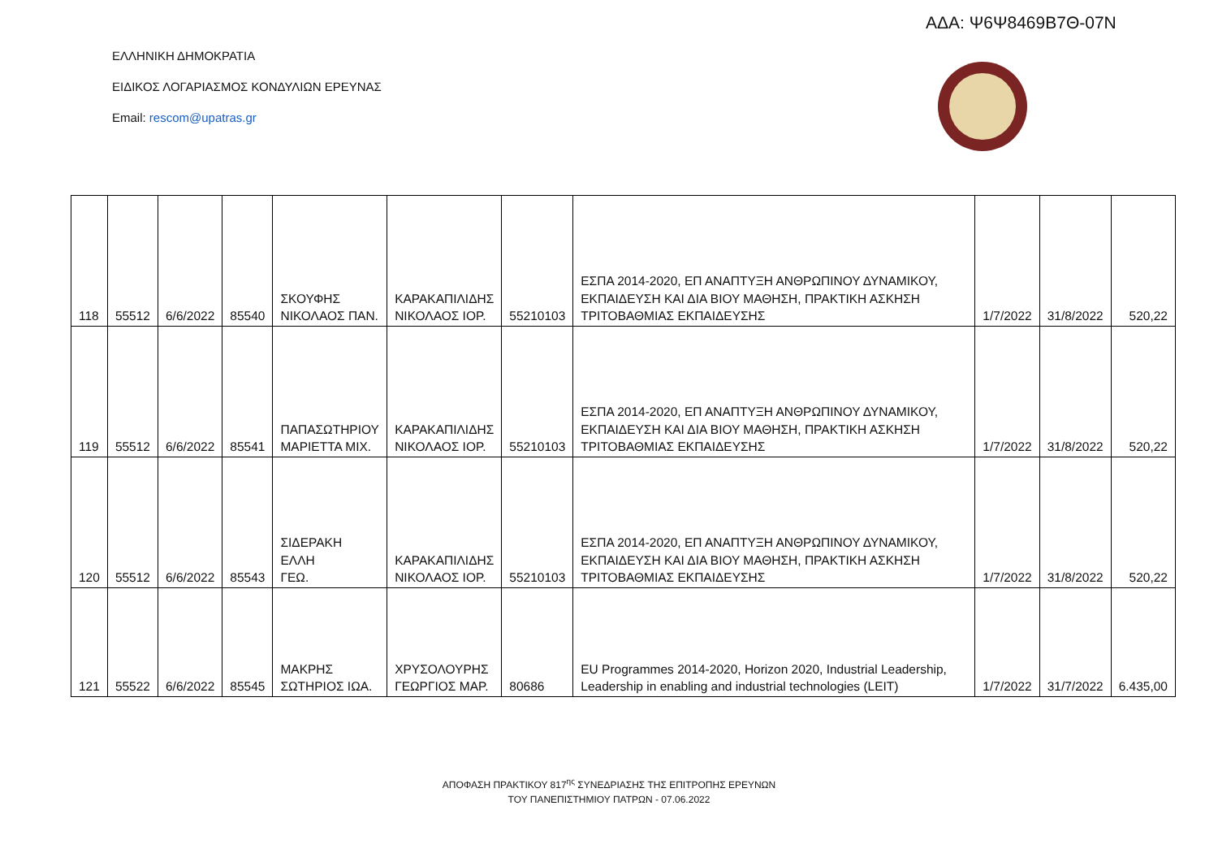ΑΔΑ: Ψ6Ψ8469Β7Θ-07Ν
ΕΛΛΗΝΙΚΗ ΔΗΜΟΚΡΑΤΙΑ
ΕΙΔΙΚΟΣ ΛΟΓΑΡΙΑΣΜΟΣ ΚΟΝΔΥΛΙΩΝ ΕΡΕΥΝΑΣ
Email: rescom@upatras.gr
| 118 | 55512 | 6/6/2022 | 85540 | ΣΚΟΥΦΗΣ ΝΙΚΟΛΑΟΣ ΠΑΝ. | ΚΑΡΑΚΑΠΙΛΙΔΗΣ ΝΙΚΟΛΑΟΣ ΙΟΡ. | 55210103 | ΕΣΠΑ 2014-2020, ΕΠ ΑΝΑΠΤΥΞΗ ΑΝΘΡΩΠΙΝΟΥ ΔΥΝΑΜΙΚΟΥ, ΕΚΠΑΙΔΕΥΣΗ ΚΑΙ ΔΙΑ ΒΙΟΥ ΜΑΘΗΣΗ, ΠΡΑΚΤΙΚΗ ΑΣΚΗΣΗ ΤΡΙΤΟΒΑΘΜΙΑΣ ΕΚΠΑΙΔΕΥΣΗΣ | 1/7/2022 | 31/8/2022 | 520,22 |
| 119 | 55512 | 6/6/2022 | 85541 | ΠΑΠΑΣΩΤΗΡΙΟΥ ΜΑΡΙΕΤΤΑ ΜΙΧ. | ΚΑΡΑΚΑΠΙΛΙΔΗΣ ΝΙΚΟΛΑΟΣ ΙΟΡ. | 55210103 | ΕΣΠΑ 2014-2020, ΕΠ ΑΝΑΠΤΥΞΗ ΑΝΘΡΩΠΙΝΟΥ ΔΥΝΑΜΙΚΟΥ, ΕΚΠΑΙΔΕΥΣΗ ΚΑΙ ΔΙΑ ΒΙΟΥ ΜΑΘΗΣΗ, ΠΡΑΚΤΙΚΗ ΑΣΚΗΣΗ ΤΡΙΤΟΒΑΘΜΙΑΣ ΕΚΠΑΙΔΕΥΣΗΣ | 1/7/2022 | 31/8/2022 | 520,22 |
| 120 | 55512 | 6/6/2022 | 85543 | ΣΙΔΕΡΑΚΗ ΕΛΛΗ ΓΕΩ. | ΚΑΡΑΚΑΠΙΛΙΔΗΣ ΝΙΚΟΛΑΟΣ ΙΟΡ. | 55210103 | ΕΣΠΑ 2014-2020, ΕΠ ΑΝΑΠΤΥΞΗ ΑΝΘΡΩΠΙΝΟΥ ΔΥΝΑΜΙΚΟΥ, ΕΚΠΑΙΔΕΥΣΗ ΚΑΙ ΔΙΑ ΒΙΟΥ ΜΑΘΗΣΗ, ΠΡΑΚΤΙΚΗ ΑΣΚΗΣΗ ΤΡΙΤΟΒΑΘΜΙΑΣ ΕΚΠΑΙΔΕΥΣΗΣ | 1/7/2022 | 31/8/2022 | 520,22 |
| 121 | 55522 | 6/6/2022 | 85545 | ΜΑΚΡΗΣ ΣΩΤΗΡΙΟΣ ΙΩΑ. | ΧΡΥΣΟΛΟΥΡΗΣ ΓΕΩΡΓΙΟΣ ΜΑΡ. | 80686 | EU Programmes 2014-2020, Horizon 2020, Industrial Leadership, Leadership in enabling and industrial technologies (LEIT) | 1/7/2022 | 31/7/2022 | 6.435,00 |
ΑΠΟΦΑΣΗ ΠΡΑΚΤΙΚΟΥ 817<sup>ης</sup> ΣΥΝΕΔΡΙΑΣΗΣ ΤΗΣ ΕΠΙΤΡΟΠΗΣ ΕΡΕΥΝΩΝ
ΤΟΥ ΠΑΝΕΠΙΣΤΗΜΙΟΥ ΠΑΤΡΩΝ - 07.06.2022